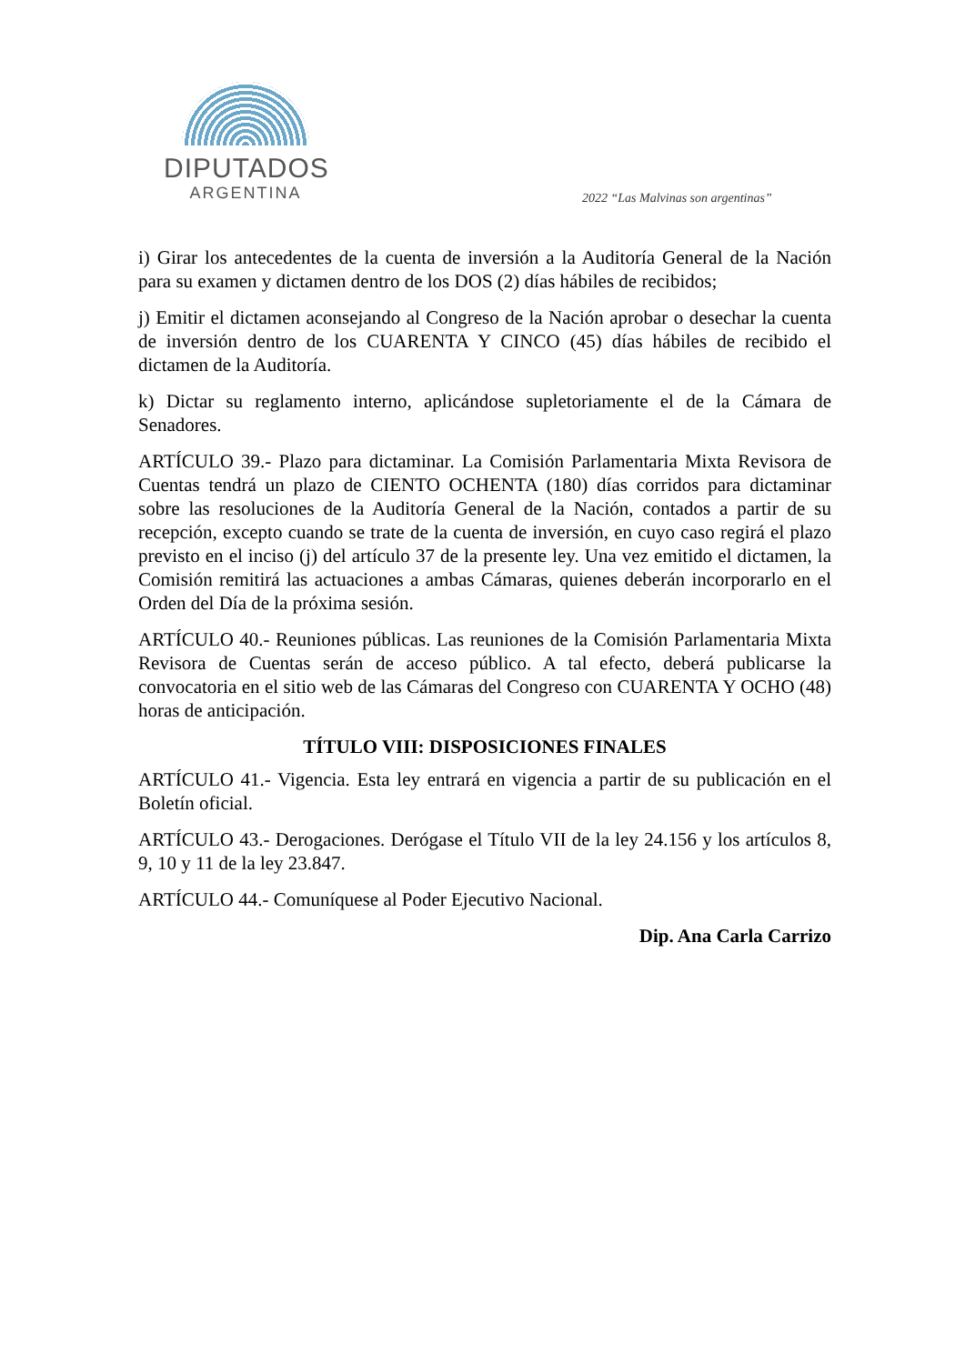DIPUTADOS
ARGENTINA
2022 “Las Malvinas son argentinas”
i) Girar los antecedentes de la cuenta de inversión a la Auditoría General de la Nación para su examen y dictamen dentro de los DOS (2) días hábiles de recibidos;
j) Emitir el dictamen aconsejando al Congreso de la Nación aprobar o desechar la cuenta de inversión dentro de los CUARENTA Y CINCO (45) días hábiles de recibido el dictamen de la Auditoría.
k) Dictar su reglamento interno, aplicándose supletoriamente el de la Cámara de Senadores.
ARTÍCULO 39.- Plazo para dictaminar. La Comisión Parlamentaria Mixta Revisora de Cuentas tendrá un plazo de CIENTO OCHENTA (180) días corridos para dictaminar sobre las resoluciones de la Auditoría General de la Nación, contados a partir de su recepción, excepto cuando se trate de la cuenta de inversión, en cuyo caso regirá el plazo previsto en el inciso (j) del artículo 37 de la presente ley. Una vez emitido el dictamen, la Comisión remitirá las actuaciones a ambas Cámaras, quienes deberán incorporarlo en el Orden del Día de la próxima sesión.
ARTÍCULO 40.- Reuniones públicas. Las reuniones de la Comisión Parlamentaria Mixta Revisora de Cuentas serán de acceso público. A tal efecto, deberá publicarse la convocatoria en el sitio web de las Cámaras del Congreso con CUARENTA Y OCHO (48) horas de anticipación.
TÍTULO VIII: DISPOSICIONES FINALES
ARTÍCULO 41.- Vigencia. Esta ley entrará en vigencia a partir de su publicación en el Boletín oficial.
ARTÍCULO 43.- Derogaciones. Derógase el Título VII de la ley 24.156 y los artículos 8, 9, 10 y 11 de la ley 23.847.
ARTÍCULO 44.- Comuníquese al Poder Ejecutivo Nacional.
Dip. Ana Carla Carrizo